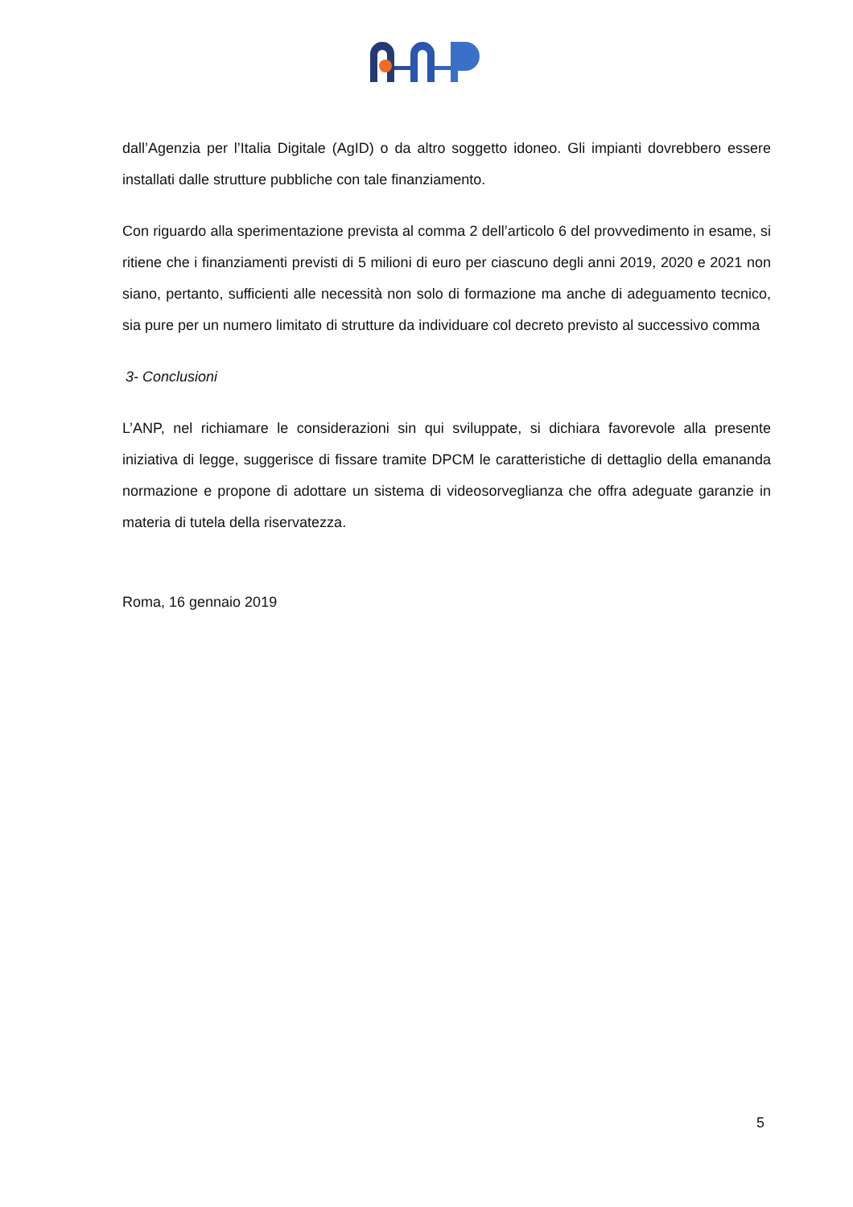dall’Agenzia per l’Italia Digitale (AgID) o da altro soggetto idoneo. Gli impianti dovrebbero essere installati dalle strutture pubbliche con tale finanziamento.
Con riguardo alla sperimentazione prevista al comma 2 dell’articolo 6 del provvedimento in esame, si ritiene che i finanziamenti previsti di 5 milioni di euro per ciascuno degli anni 2019, 2020 e 2021 non siano, pertanto, sufficienti alle necessità non solo di formazione ma anche di adeguamento tecnico, sia pure per un numero limitato di strutture da individuare col decreto previsto al successivo comma
3- Conclusioni
L’ANP, nel richiamare le considerazioni sin qui sviluppate, si dichiara favorevole alla presente iniziativa di legge, suggerisce di fissare tramite DPCM le caratteristiche di dettaglio della emananda normazione e propone di adottare un sistema di videosorveglianza che offra adeguate garanzie in materia di tutela della riservatezza.
Roma, 16 gennaio 2019
5